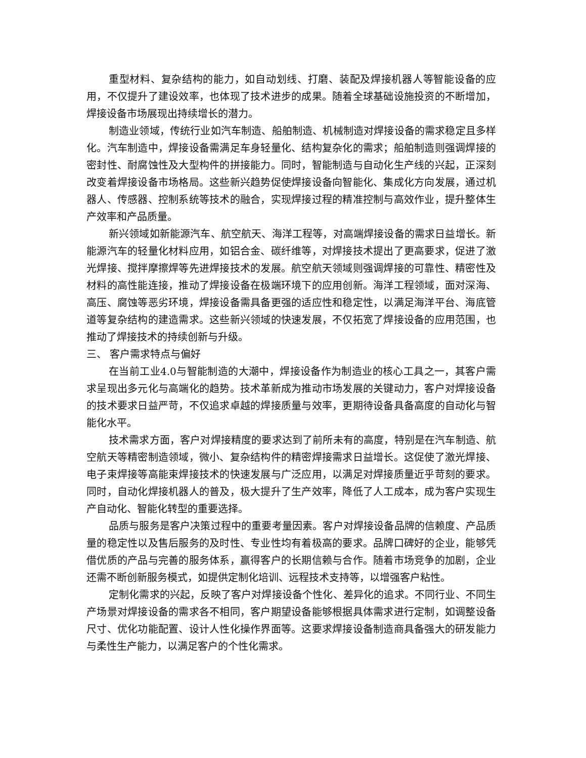重型材料、复杂结构的能力，如自动划线、打磨、装配及焊接机器人等智能设备的应用，不仅提升了建设效率，也体现了技术进步的成果。随着全球基础设施投资的不断增加，焊接设备市场展现出持续增长的潜力。
制造业领域，传统行业如汽车制造、船舶制造、机械制造对焊接设备的需求稳定且多样化。汽车制造中，焊接设备需满足车身轻量化、结构复杂化的需求；船舶制造则强调焊接的密封性、耐腐蚀性及大型构件的拼接能力。同时，智能制造与自动化生产线的兴起，正深刻改变着焊接设备市场格局。这些新兴趋势促使焊接设备向智能化、集成化方向发展，通过机器人、传感器、控制系统等技术的融合，实现焊接过程的精准控制与高效作业，提升整体生产效率和产品质量。
新兴领域如新能源汽车、航空航天、海洋工程等，对高端焊接设备的需求日益增长。新能源汽车的轻量化材料应用，如铝合金、碳纤维等，对焊接技术提出了更高要求，促进了激光焊接、搅拌摩擦焊等先进焊接技术的发展。航空航天领域则强调焊接的可靠性、精密性及材料的高性能连接，推动了焊接设备在极端环境下的应用创新。海洋工程领域，面对深海、高压、腐蚀等恶劣环境，焊接设备需具备更强的适应性和稳定性，以满足海洋平台、海底管道等复杂结构的建造需求。这些新兴领域的快速发展，不仅拓宽了焊接设备的应用范围，也推动了焊接技术的持续创新与升级。
三、 客户需求特点与偏好
在当前工业4.0与智能制造的大潮中，焊接设备作为制造业的核心工具之一，其客户需求呈现出多元化与高端化的趋势。技术革新成为推动市场发展的关键动力，客户对焊接设备的技术要求日益严苛，不仅追求卓越的焊接质量与效率，更期待设备具备高度的自动化与智能化水平。
技术需求方面，客户对焊接精度的要求达到了前所未有的高度，特别是在汽车制造、航空航天等精密制造领域，微小、复杂结构件的精密焊接需求日益增长。这促使了激光焊接、电子束焊接等高能束焊接技术的快速发展与广泛应用，以满足对焊接质量近乎苛刻的要求。同时，自动化焊接机器人的普及，极大提升了生产效率，降低了人工成本，成为客户实现生产自动化、智能化转型的重要选择。
品质与服务是客户决策过程中的重要考量因素。客户对焊接设备品牌的信赖度、产品质量的稳定性以及售后服务的及时性、专业性均有着极高的要求。品牌口碑好的企业，能够凭借优质的产品与完善的服务体系，赢得客户的长期信赖与合作。随着市场竞争的加剧，企业还需不断创新服务模式，如提供定制化培训、远程技术支持等，以增强客户粘性。
定制化需求的兴起，反映了客户对焊接设备个性化、差异化的追求。不同行业、不同生产场景对焊接设备的需求各不相同，客户期望设备能够根据具体需求进行定制，如调整设备尺寸、优化功能配置、设计人性化操作界面等。这要求焊接设备制造商具备强大的研发能力与柔性生产能力，以满足客户的个性化需求。